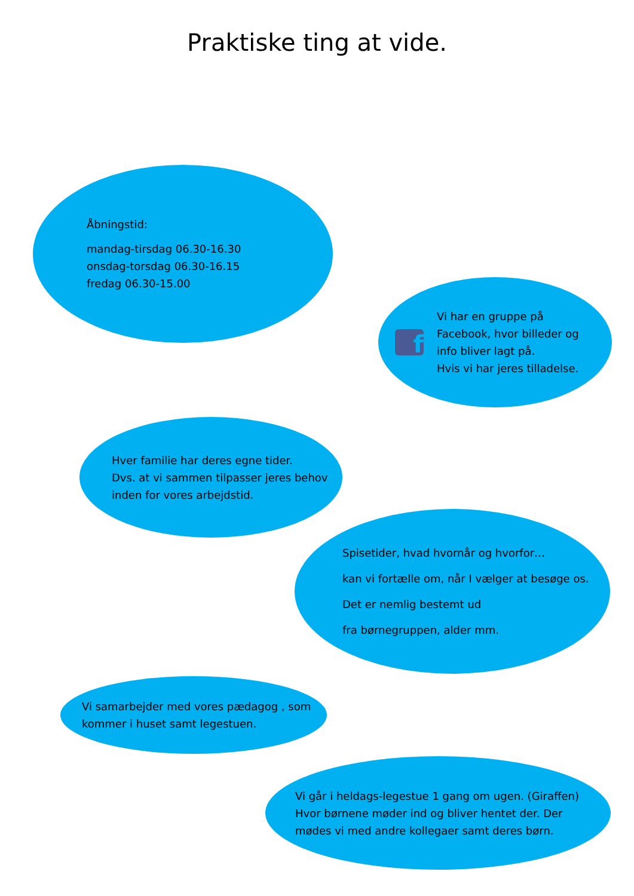Praktiske ting at vide.
Åbningstid:
mandag-tirsdag 06.30-16.30
onsdag-torsdag 06.30-16.15
fredag 06.30-15.00
f
Vi har en gruppe på
Facebook, hvor billeder og
info bliver lagt på.
Hvis vi har jeres tilladelse.
Hver familie har deres egne tider.
Dvs. at vi sammen tilpasser jeres behov
inden for vores arbejdstid.
Spisetider, hvad hvornår og hvorfor…
kan vi fortælle om, når I vælger at besøge os.
Det er nemlig bestemt ud
fra børnegruppen, alder mm.
Vi samarbejder med vores pædagog , som
kommer i huset samt legestuen.
Vi går i heldags-legestue 1 gang om ugen. (Giraffen)
Hvor børnene møder ind og bliver hentet der. Der
mødes vi med andre kollegaer samt deres børn.